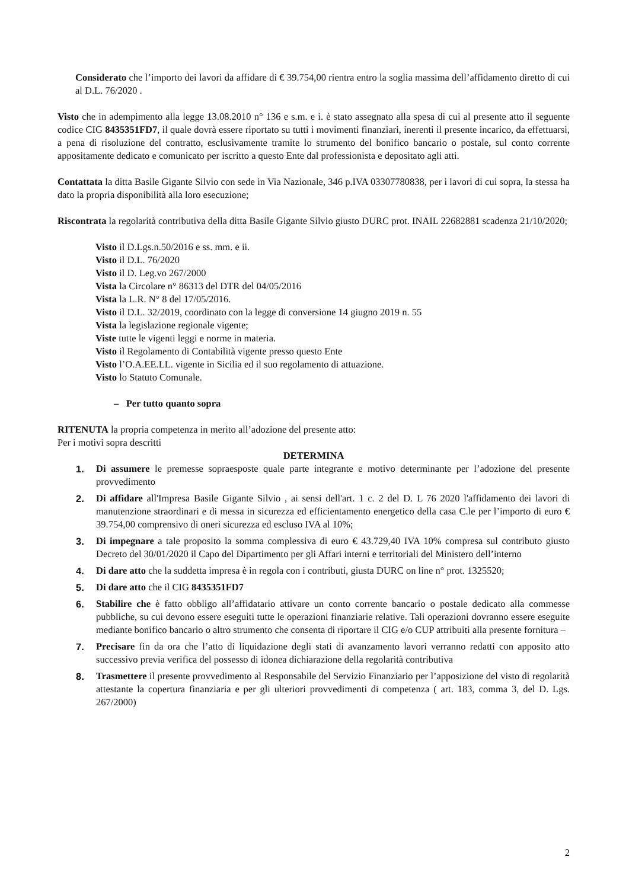Considerato che l’importo dei lavori da affidare di € 39.754,00 rientra entro la soglia massima dell’affidamento diretto di cui al D.L. 76/2020 .
Visto che in adempimento alla legge 13.08.2010 n° 136 e s.m. e i. è stato assegnato alla spesa di cui al presente atto il seguente codice CIG 8435351FD7, il quale dovrà essere riportato su tutti i movimenti finanziari, inerenti il presente incarico, da effettuarsi, a pena di risoluzione del contratto, esclusivamente tramite lo strumento del bonifico bancario o postale, sul conto corrente appositamente dedicato e comunicato per iscritto a questo Ente dal professionista e depositato agli atti.
Contattata la ditta Basile Gigante Silvio con sede in Via Nazionale, 346 p.IVA 03307780838, per i lavori di cui sopra, la stessa ha dato la propria disponibilità alla loro esecuzione;
Riscontrata la regolarità contributiva della ditta Basile Gigante Silvio giusto DURC prot. INAIL 22682881 scadenza 21/10/2020;
Visto il D.Lgs.n.50/2016 e ss. mm. e ii.
Visto il D.L. 76/2020
Visto il D. Leg.vo 267/2000
Vista la Circolare n° 86313 del DTR del 04/05/2016
Vista la L.R. N° 8 del 17/05/2016.
Visto il D.L. 32/2019, coordinato con la legge di conversione 14 giugno 2019 n. 55
Vista la legislazione regionale vigente;
Viste tutte le vigenti leggi e norme in materia.
Visto il Regolamento di Contabilità vigente presso questo Ente
Visto l’O.A.EE.LL. vigente in Sicilia ed il suo regolamento di attuazione.
Visto lo Statuto Comunale.
– Per tutto quanto sopra
RITENUTA la propria competenza in merito all’adozione del presente atto:
Per i motivi sopra descritti
DETERMINA
1. Di assumere le premesse sopraesposte quale parte integrante e motivo determinante per l’adozione del presente provvedimento
2. Di affidare all'Impresa Basile Gigante Silvio , ai sensi dell'art. 1 c. 2 del D. L 76 2020 l'affidamento dei lavori di manutenzione straordinari e di messa in sicurezza ed efficientamento energetico della casa C.le per l’importo di euro € 39.754,00 comprensivo di oneri sicurezza ed escluso IVA al 10%;
3. Di impegnare a tale proposito la somma complessiva di euro € 43.729,40 IVA 10% compresa sul contributo giusto Decreto del 30/01/2020 il Capo del Dipartimento per gli Affari interni e territoriali del Ministero dell’interno
4. Di dare atto che la suddetta impresa è in regola con i contributi, giusta DURC on line n° prot. 1325520;
5. Di dare atto che il CIG 8435351FD7
6. Stabilire che è fatto obbligo all’affidatario attivare un conto corrente bancario o postale dedicato alla commesse pubbliche, su cui devono essere eseguiti tutte le operazioni finanziarie relative. Tali operazioni dovranno essere eseguite mediante bonifico bancario o altro strumento che consenta di riportare il CIG e/o CUP attribuiti alla presente fornitura –
7. Precisare fin da ora che l’atto di liquidazione degli stati di avanzamento lavori verranno redatti con apposito atto successivo previa verifica del possesso di idonea dichiarazione della regolarità contributiva
8. Trasmettere il presente provvedimento al Responsabile del Servizio Finanziario per l’apposizione del visto di regolarità attestante la copertura finanziaria e per gli ulteriori provvedimenti di competenza ( art. 183, comma 3, del D. Lgs. 267/2000)
2